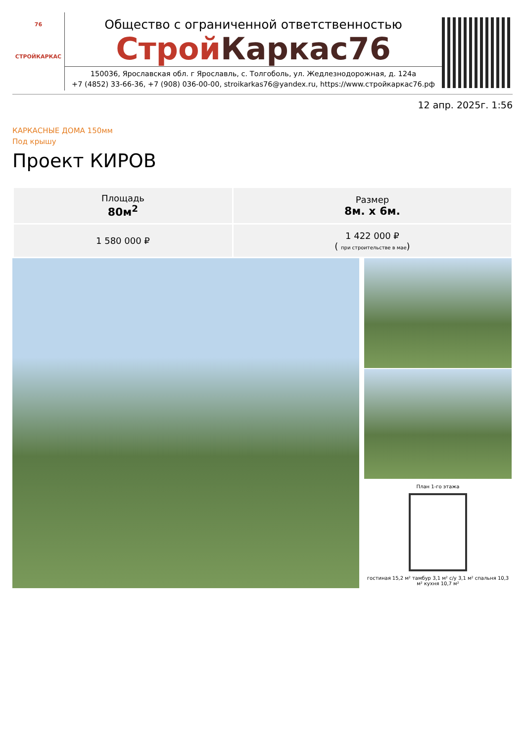76
СТРОЙКАРКАС
Общество с ограниченной ответственностью
Строй Каркас76
150036, Ярославская обл. г Ярославль, с. Толгоболь, ул. Жедлезнодорожная, д. 124а
+7 (4852) 33-66-36, +7 (908) 036-00-00, stroikarkas76@yandex.ru, https://www.стройкаркас76.рф
12 апр. 2025г. 1:56
КАРКАСНЫЕ ДОМА 150мм
Под крышу
Проект КИРОВ
| Площадь 80м<sup>2</sup> | Размер 8м. х 6м. |
| 1 580 000 ₽ | 1 422 000 ₽ ( при строительстве в мае ) |
План 1-го этажа
гостиная 15,2 м² тамбур 3,1 м² с/у 3,1 м² спальня 10,3 м² кухня 10,7 м²